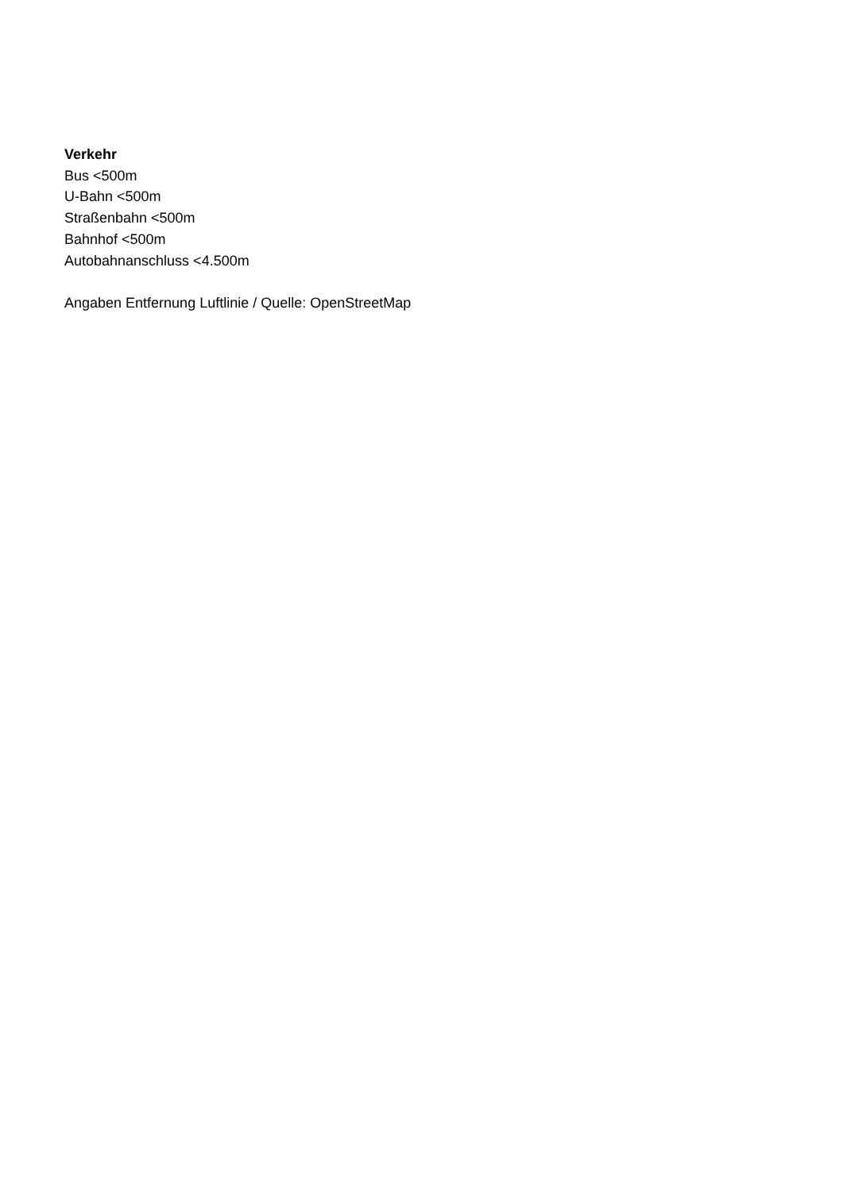Verkehr
Bus <500m
U-Bahn <500m
Straßenbahn <500m
Bahnhof <500m
Autobahnanschluss <4.500m
Angaben Entfernung Luftlinie / Quelle: OpenStreetMap